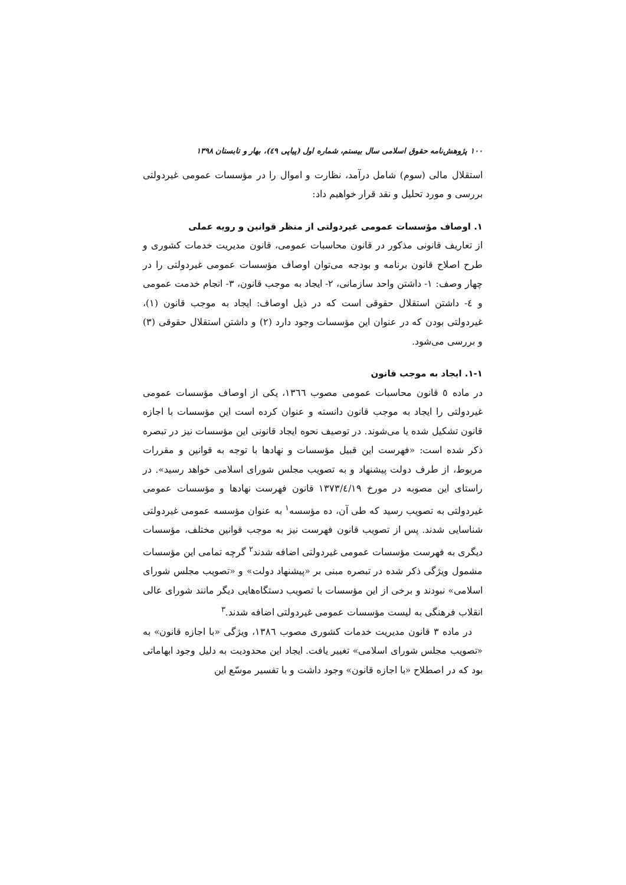۱۰۰ پژوهش‌نامه حقوق اسلامی سال بیستم، شماره اول (پیاپی ٤٩)، بهار و تابستان ۱۳۹۸
استقلال مالی (سوم) شامل درآمد، نظارت و اموال را در مؤسسات عمومی غیردولتی بررسی و مورد تحلیل و نقد قرار خواهیم داد:
۱. اوصاف مؤسسات عمومی غیردولتی از منظر قوانین و رویه عملی
از تعاریف قانونی مذکور در قانون محاسبات عمومی، قانون مدیریت خدمات کشوری و طرح اصلاح قانون برنامه و بودجه می‌توان اوصاف مؤسسات عمومی غیردولتی را در چهار وصف: ۱- داشتن واحد سازمانی، ۲- ایجاد به موجب قانون، ۳- انجام خدمت عمومی و ٤- داشتن استقلال حقوقی است که در ذیل اوصاف: ایجاد به موجب قانون (۱)، غیردولتی بودن که در عنوان این مؤسسات وجود دارد (۲) و داشتن استقلال حقوقی (۳) و بررسی می‌شود.
۱-۱. ایجاد به موجب قانون
در ماده ٥ قانون محاسبات عمومی مصوب ١٣٦٦، یکی از اوصاف مؤسسات عمومی غیردولتی را ایجاد به موجب قانون دانسته و عنوان کرده است این مؤسسات با اجازه قانون تشکیل شده یا می‌شوند. در توصیف نحوه ایجاد قانونی این مؤسسات نیز در تبصره ذکر شده است: «فهرست این قبیل مؤسسات و نهادها با توجه به قوانین و مقررات مربوط، از طرف دولت پیشنهاد و به تصویب مجلس شورای اسلامی خواهد رسید». در راستای این مصوبه در مورخ ١٣٧٣/٤/١٩ قانون فهرست نهادها و مؤسسات عمومی غیردولتی به تصویب رسید که طی آن، ده مؤسسه<sup>۱</sup> به عنوان مؤسسه عمومی غیردولتی شناسایی شدند. پس از تصویب قانون فهرست نیز به موجب قوانین مختلف، مؤسسات دیگری به فهرست مؤسسات عمومی غیردولتی اضافه شدند<sup>۲</sup> گرچه تمامی این مؤسسات مشمول ویژگی ذکر شده در تبصره مبنی بر «پیشنهاد دولت» و «تصویب مجلس شورای اسلامی» نبودند و برخی از این مؤسسات با تصویب دستگاه‌هایی دیگر مانند شورای عالی انقلاب فرهنگی به لیست مؤسسات عمومی غیردولتی اضافه شدند.<sup>۳</sup>
در ماده ۳ قانون مدیریت خدمات کشوری مصوب ١٣٨٦، ویژگی «با اجازه قانون» به «تصویب مجلس شورای اسلامی» تغییر یافت. ایجاد این محدودیت به دلیل وجود ابهاماتی بود که در اصطلاح «با اجازه قانون» وجود داشت و با تفسیر موسّع این